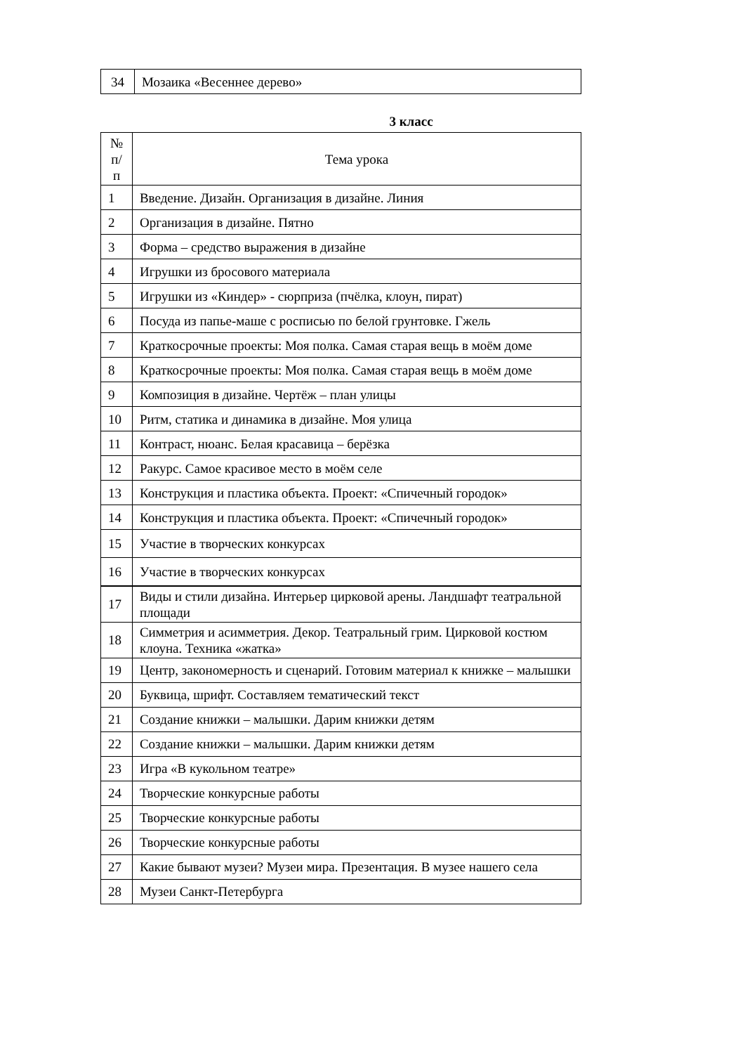| 34 | Мозаика «Весеннее дерево» |
3 класс
| № п/п | Тема урока |
| --- | --- |
| 1 | Введение. Дизайн. Организация в дизайне. Линия |
| 2 | Организация в дизайне. Пятно |
| 3 | Форма – средство выражения в дизайне |
| 4 | Игрушки из бросового материала |
| 5 | Игрушки из «Киндер» - сюрприза (пчёлка, клоун, пират) |
| 6 | Посуда из папье-маше с росписью по белой грунтовке. Гжель |
| 7 | Краткосрочные проекты: Моя полка. Самая старая вещь в моём доме |
| 8 | Краткосрочные проекты: Моя полка. Самая старая вещь в моём доме |
| 9 | Композиция в дизайне. Чертёж – план улицы |
| 10 | Ритм, статика и динамика в дизайне. Моя улица |
| 11 | Контраст, нюанс. Белая красавица – берёзка |
| 12 | Ракурс. Самое красивое место в моём селе |
| 13 | Конструкция и пластика объекта. Проект: «Спичечный городок» |
| 14 | Конструкция и пластика объекта. Проект: «Спичечный городок» |
| 15 | Участие в творческих конкурсах |
| 16 | Участие в творческих конкурсах |
| 17 | Виды и стили дизайна. Интерьер цирковой арены. Ландшафт театральной площади |
| 18 | Симметрия и асимметрия. Декор. Театральный грим. Цирковой костюм клоуна. Техника «жатка» |
| 19 | Центр, закономерность и сценарий. Готовим материал к книжке – малышки |
| 20 | Буквица, шрифт. Составляем тематический текст |
| 21 | Создание книжки – малышки. Дарим книжки детям |
| 22 | Создание книжки – малышки. Дарим книжки детям |
| 23 | Игра «В кукольном театре» |
| 24 | Творческие конкурсные работы |
| 25 | Творческие конкурсные работы |
| 26 | Творческие конкурсные работы |
| 27 | Какие бывают музеи? Музеи мира. Презентация. В музее нашего села |
| 28 | Музеи Санкт-Петербурга |